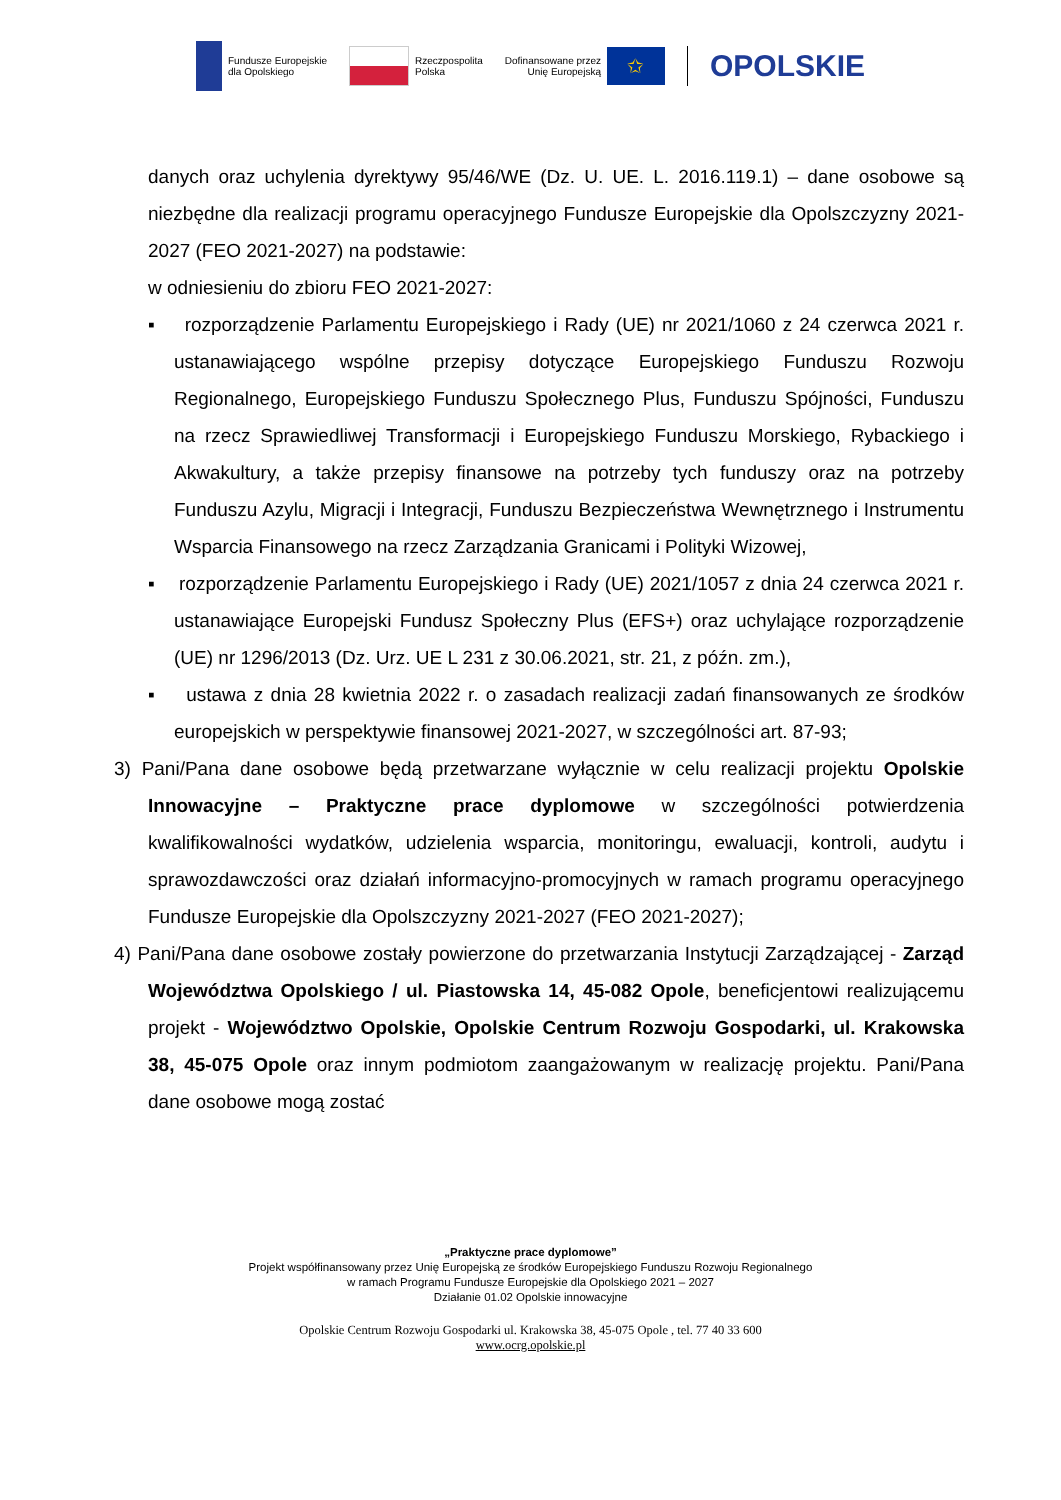Fundusze Europejskie
dla Opolskiego
Rzeczpospolita
Polska
Dofinansowane przez
Unię Europejską
✩
OPOLSKIE
danych oraz uchylenia dyrektywy 95/46/WE (Dz. U. UE. L. 2016.119.1) – dane osobowe są niezbędne dla realizacji programu operacyjnego Fundusze Europejskie dla Opolszczyzny 2021-2027 (FEO 2021-2027) na podstawie:
w odniesieniu do zbioru FEO 2021-2027:
▪ rozporządzenie Parlamentu Europejskiego i Rady (UE) nr 2021/1060 z 24 czerwca 2021 r. ustanawiającego wspólne przepisy dotyczące Europejskiego Funduszu Rozwoju Regionalnego, Europejskiego Funduszu Społecznego Plus, Funduszu Spójności, Funduszu na rzecz Sprawiedliwej Transformacji i Europejskiego Funduszu Morskiego, Rybackiego i Akwakultury, a także przepisy finansowe na potrzeby tych funduszy oraz na potrzeby Funduszu Azylu, Migracji i Integracji, Funduszu Bezpieczeństwa Wewnętrznego i Instrumentu Wsparcia Finansowego na rzecz Zarządzania Granicami i Polityki Wizowej,
▪ rozporządzenie Parlamentu Europejskiego i Rady (UE) 2021/1057 z dnia 24 czerwca 2021 r. ustanawiające Europejski Fundusz Społeczny Plus (EFS+) oraz uchylające rozporządzenie (UE) nr 1296/2013 (Dz. Urz. UE L 231 z 30.06.2021, str. 21, z późn. zm.),
▪ ustawa z dnia 28 kwietnia 2022 r. o zasadach realizacji zadań finansowanych ze środków europejskich w perspektywie finansowej 2021-2027, w szczególności art. 87-93;
3) Pani/Pana dane osobowe będą przetwarzane wyłącznie w celu realizacji projektu Opolskie Innowacyjne – Praktyczne prace dyplomowe w szczególności potwierdzenia kwalifikowalności wydatków, udzielenia wsparcia, monitoringu, ewaluacji, kontroli, audytu i sprawozdawczości oraz działań informacyjno-promocyjnych w ramach programu operacyjnego Fundusze Europejskie dla Opolszczyzny 2021-2027 (FEO 2021-2027);
4) Pani/Pana dane osobowe zostały powierzone do przetwarzania Instytucji Zarządzającej - Zarząd Województwa Opolskiego / ul. Piastowska 14, 45-082 Opole, beneficjentowi realizującemu projekt - Województwo Opolskie, Opolskie Centrum Rozwoju Gospodarki, ul. Krakowska 38, 45-075 Opole oraz innym podmiotom zaangażowanym w realizację projektu. Pani/Pana dane osobowe mogą zostać
„Praktyczne prace dyplomowe”
Projekt współfinansowany przez Unię Europejską ze środków Europejskiego Funduszu Rozwoju Regionalnego
w ramach Programu Fundusze Europejskie dla Opolskiego 2021 – 2027
Działanie 01.02 Opolskie innowacyjne
Opolskie Centrum Rozwoju Gospodarki ul. Krakowska 38, 45-075 Opole , tel. 77 40 33 600
www.ocrg.opolskie.pl